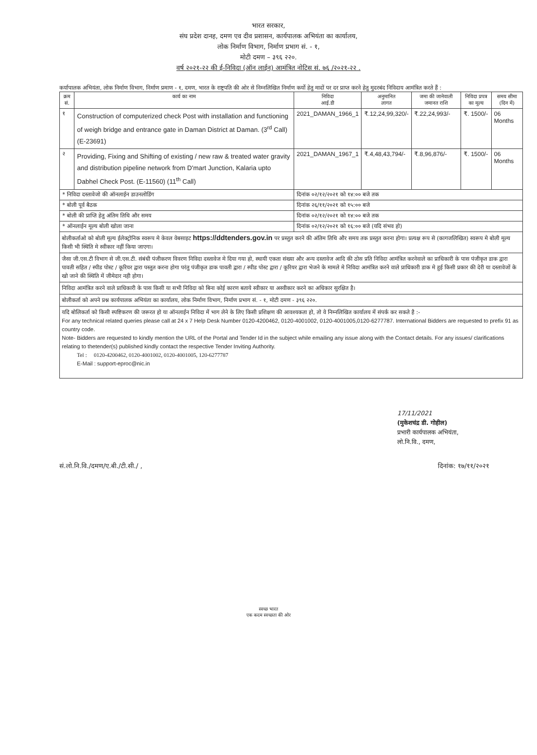भारत सरकार,
संघ प्रदेश दानह, दमण एव दीव प्रशासन, कार्यपालक अभियंता का कार्यालय,
लोक निर्माण विभाग, निर्माण प्रभाग सं. - १,
मोटी दमण – ३९६ २२०.
वर्ष २०२१-२२ की ई-निविदा (ऑन लाईन) आमंत्रित नोटिस सं. ७६ /२०२१-२२ .
कर्यापालक अभियंता, लोक निर्माण विभाग, निर्माण प्रमाण - १, दमण, भारत के राष्ट्रपति की ओर से निम्नलिखित निर्माण कर्यो हेतु मादों पर दर प्राप्त करने हेतु मुदरबंद निविदाय आमंत्रित करते हैं :
| क्रम सं. | कार्य का नाम | निविदा आई.डी | अनुमानित लागत | जमा की जानेवाली जमानत राशि | निविदा प्रपत्र का मूल्य | समय सीमा (दिन में) |
| --- | --- | --- | --- | --- | --- | --- |
| १ | Construction of computerized check Post with installation and functioning of weigh bridge and entrance gate in Daman District at Daman. (3<sup>rd</sup> Call) (E-23691) | 2021_DAMAN_1966_1 | ₹.12,24,99,320/- | ₹.22,24,993/- | ₹. 1500/- | 06 Months |
| २ | Providing, Fixing and Shifting of existing / new raw & treated water gravity and distribution pipeline network from D'mart Junction, Kalaria upto Dabhel Check Post. (E-11560) (11<sup>th</sup> Call) | 2021_DAMAN_1967_1 | ₹.4,48,43,794/- | ₹.8,96,876/- | ₹. 1500/- | 06 Months |
| * निविदा दस्तावेजो की ऑनलाईन डाउनलोडिंग | | दिनांक ०२/१२/२०२१ को १४:०० बजे तक | | | | |
| * बोली पूर्व बैठक | | दिनांक २६/११/२०२१ को १५:०० बजे | | | | |
| * बोली की प्राप्ति हेतु अंतिम तिथि और समय | | दिनांक ०२/१२/२०२१ को १४:०० बजे तक | | | | |
| * ऑनलाईन मूल्य बोली खोला जाना | | दिनांक ०२/१२/२०२१ को १६:०० बजे (यदि संभव हो) | | | | |
बोलीकर्ताओ को बोली मूल्य ईलेक्ट्रोनिक स्वरूप मे केवल वेबसाइट https://ddtenders.gov.in पर प्रस्तुत करने की अंतिम तिथि और समय तक प्रस्तुत करना होगा। प्रत्यक्ष रूप से (कागजलिखित) स्वरूप मे बोली मूल्य किसी भी स्थिति मे स्वीकार नहीं किया जाएगा।
जैसा जी.एस.टी विभाग से जी.एस.टी. संबंधी पंजीकरण विवरण निविदा दस्तावेज मे दिया गया हो, स्थायी एकता संख्या और अन्य दस्तावेज आदि की ठोस प्रति निविदा आमंत्रित करनेवाले का प्राधिकारी के पास पंजीकृत डाक द्वारा पावती सहित / स्पीड पोस्ट / कूरियर द्वारा पस्तुत करना होगा परंतु पंजीकृत डाक पावती द्वारा / स्पीड पोस्ट द्वारा / कूरियर द्वारा भेजने के मामले मे निविदा आमंत्रित करने वाले प्राधिकारी डाक मे हुई किसी प्रकार की देरी या दस्तावेजों के खो जाने की स्थिति में जीमेदार नही होगा।
निविदा आमंत्रित करने वाले प्राधिकारी के पास किसी या सभी निविदा को बिना कोई कारण बताये स्वीकार या अस्वीकार करने का अधिकार सुरक्षित है।
बोलीकर्ता को अपने प्रश्न कार्यपालक अभियंता का कार्यालय, लोक निर्माण विभाग, निर्माण प्रभाग सं. - १, मोटी दमण - ३९६ २२०.
यदि बोलिकर्ता को किसी स्पष्टिकरण की जरूरत हो या ऑनलाईन निविदा में भाग लेने के लिए किसी प्रशिक्षण की आवश्यकता हो, तो वे निम्नलिखित कार्यालय में संपर्क कर सकते है :-
For any technical related queries please call at 24 x 7 Help Desk Number 0120-4200462, 0120-4001002, 0120-4001005,0120-6277787. International Bidders are requested to prefix 91 as country code.
Note- Bidders are requested to kindly mention the URL of the Portal and Tender Id in the subject while emailing any issue along with the Contact details. For any issues/ clarifications relating to thetender(s) published kindly contact the respective Tender Inviting Authority.
Tel : 0120-4200462, 0120-4001002, 0120-4001005, 120-6277787
E-Mail : support-eproc@nic.in
17/11/2021
(मुकेशचंद्र डी. गोहील)
प्रभारी कार्यपालक अभियंता,
लो.नि.वि., दमण,
सं.लो.नि.वि./दमण/ए.बी./टी.सी./ , दिनांक: १७/११/२०२१
स्वच्छ भारत
एक कदम स्वच्छता की ओर